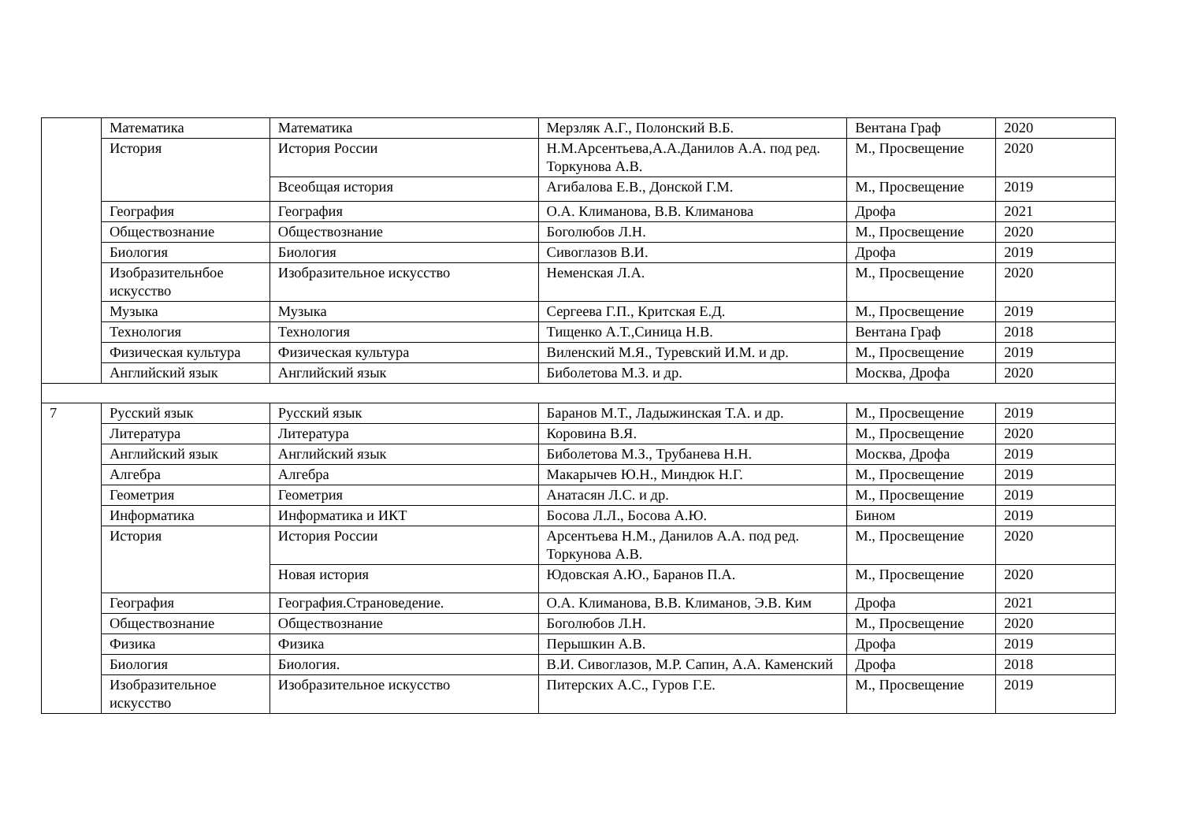| | Математика | Математика | Мерзляк А.Г., Полонский В.Б. | Вентана Граф | 2020 |
| | История | История России | Н.М.Арсентьева,А.А.Данилов А.А. под ред. Торкунова А.В. | М., Просвещение | 2020 |
| | | Всеобщая история | Агибалова Е.В., Донской Г.М. | М., Просвещение | 2019 |
| | География | География | О.А. Климанова, В.В. Климанова | Дрофа | 2021 |
| | Обществознание | Обществознание | Боголюбов Л.Н. | М., Просвещение | 2020 |
| | Биология | Биология | Сивоглазов В.И. | Дрофа | 2019 |
| | Изобразительнбое искусство | Изобразительное искусство | Неменская Л.А. | М., Просвещение | 2020 |
| | Музыка | Музыка | Сергеева Г.П., Критская Е.Д. | М., Просвещение | 2019 |
| | Технология | Технология | Тищенко А.Т.,Синица Н.В. | Вентана Граф | 2018 |
| | Физическая культура | Физическая культура | Виленский М.Я., Туревский И.М. и др. | М., Просвещение | 2019 |
| | Английский язык | Английский язык | Биболетова М.З. и др. | Москва, Дрофа | 2020 |
| 7 | Русский язык | Русский язык | Баранов М.Т., Ладыжинская Т.А. и др. | М., Просвещение | 2019 |
| | Литература | Литература | Коровина В.Я. | М., Просвещение | 2020 |
| | Английский язык | Английский язык | Биболетова М.З., Трубанева Н.Н. | Москва, Дрофа | 2019 |
| | Алгебра | Алгебра | Макарычев Ю.Н., Миндюк Н.Г. | М., Просвещение | 2019 |
| | Геометрия | Геометрия | Анатасян Л.С. и др. | М., Просвещение | 2019 |
| | Информатика | Информатика и ИКТ | Босова Л.Л., Босова А.Ю. | Бином | 2019 |
| | История | История России | Арсентьева Н.М., Данилов А.А. под ред. Торкунова А.В. | М., Просвещение | 2020 |
| | | Новая история | Юдовская А.Ю., Баранов П.А. | М., Просвещение | 2020 |
| | География | География.Страноведение. | О.А. Климанова, В.В. Климанов, Э.В. Ким | Дрофа | 2021 |
| | Обществознание | Обществознание | Боголюбов Л.Н. | М., Просвещение | 2020 |
| | Физика | Физика | Перышкин А.В. | Дрофа | 2019 |
| | Биология | Биология. | В.И. Сивоглазов, М.Р. Сапин, А.А. Каменский | Дрофа | 2018 |
| | Изобразительное искусство | Изобразительное искусство | Питерских А.С., Гуров Г.Е. | М., Просвещение | 2019 |